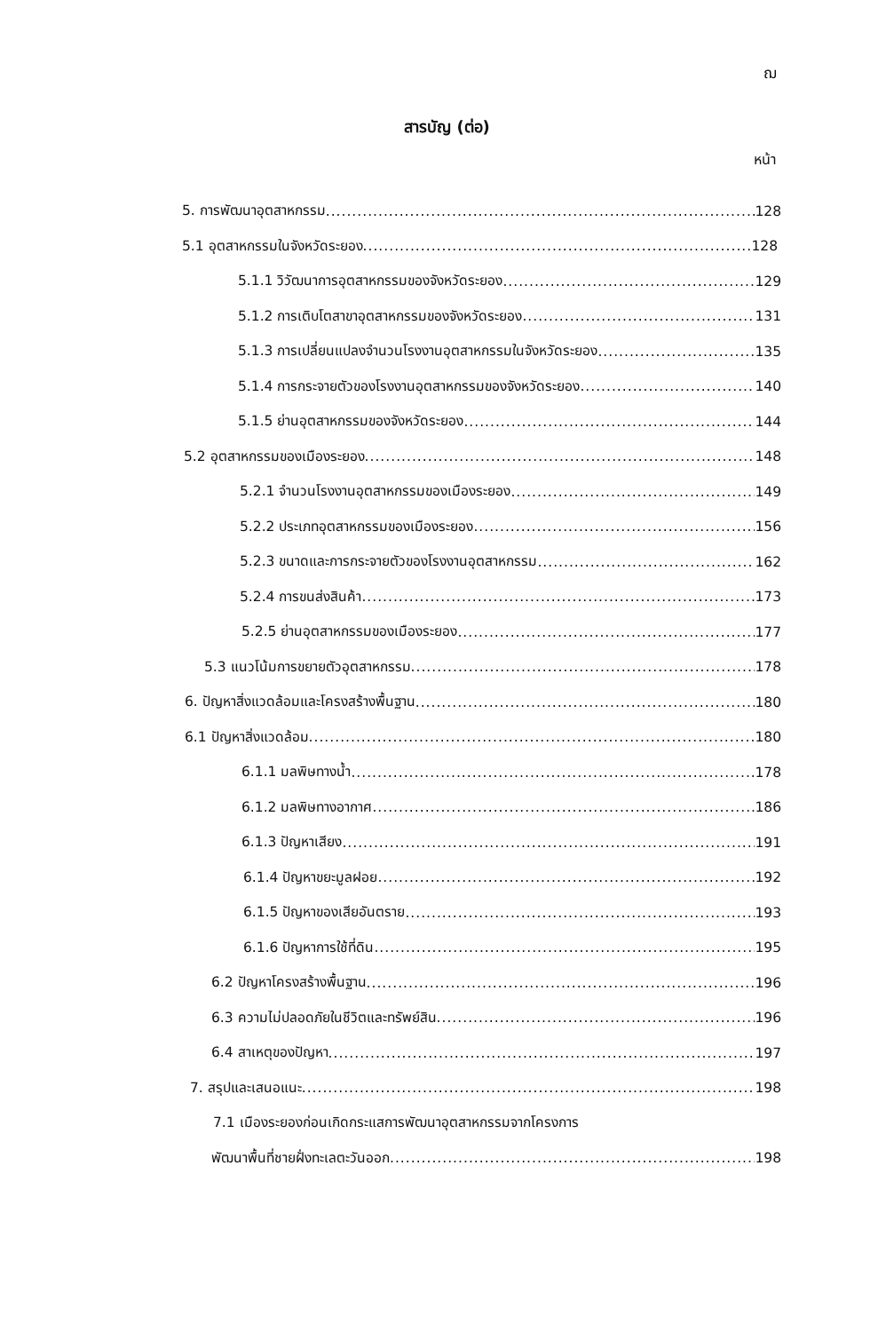ฌ
สารบัญ (ต่อ)
หน้า
5. การพัฒนาอุตสาหกรรม 128
5.1 อุตสาหกรรมในจังหวัดระยอง 128
5.1.1 วิวัฒนาการอุตสาหกรรมของจังหวัดระยอง 129
5.1.2 การเติบโตสาขาอุตสาหกรรมของจังหวัดระยอง 131
5.1.3 การเปลี่ยนแปลงจำนวนโรงงานอุตสาหกรรมในจังหวัดระยอง 135
5.1.4 การกระจายตัวของโรงงานอุตสาหกรรมของจังหวัดระยอง 140
5.1.5 ย่านอุตสาหกรรมของจังหวัดระยอง 144
5.2 อุตสาหกรรมของเมืองระยอง 148
5.2.1 จำนวนโรงงานอุตสาหกรรมของเมืองระยอง 149
5.2.2 ประเภทอุตสาหกรรมของเมืองระยอง 156
5.2.3 ขนาดและการกระจายตัวของโรงงานอุตสาหกรรม 162
5.2.4 การขนส่งสินค้า 173
5.2.5 ย่านอุตสาหกรรมของเมืองระยอง 177
5.3 แนวโน้มการขยายตัวอุตสาหกรรม 178
6. ปัญหาสิ่งแวดล้อมและโครงสร้างพื้นฐาน 180
6.1 ปัญหาสิ่งแวดล้อม 180
6.1.1 มลพิษทางน้ำ 178
6.1.2 มลพิษทางอากาศ 186
6.1.3 ปัญหาเสียง 191
6.1.4 ปัญหาขยะมูลฝอย 192
6.1.5 ปัญหาของเสียอันตราย 193
6.1.6 ปัญหาการใช้ที่ดิน 195
6.2 ปัญหาโครงสร้างพื้นฐาน 196
6.3 ความไม่ปลอดภัยในชีวิตและทรัพย์สิน 196
6.4 สาเหตุของปัญหา 197
7. สรุปและเสนอแนะ 198
7.1 เมืองระยองก่อนเกิดกระแสการพัฒนาอุตสาหกรรมจากโครงการ
พัฒนาพื้นที่ชายฝั่งทะเลตะวันออก 198